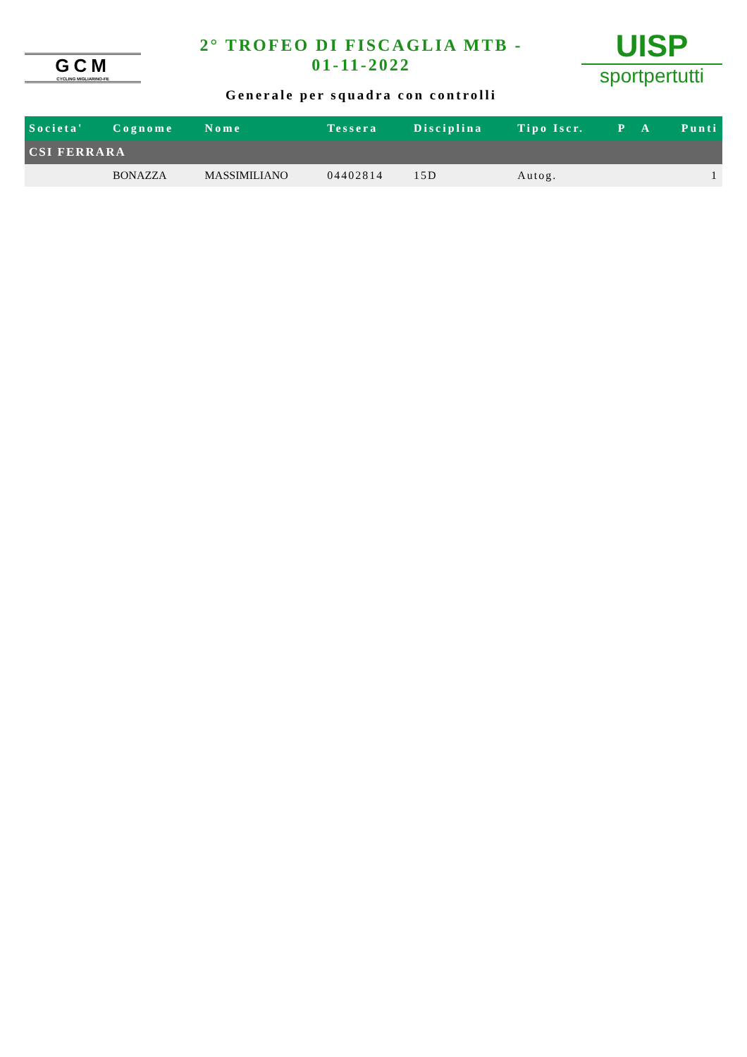GCM
CYCLING MIGLIARINO-FE
2° TROFEO DI FISCAGLIA MTB -
01-11-2022
Generale per squadra con controlli
UISP
sportpertutti
| Societa' | Cognome | Nome | Tessera | Disciplina | Tipo Iscr. | P | A | Punti |
| --- | --- | --- | --- | --- | --- | --- | --- | --- |
| CSI FERRARA | | | | | | | | |
| | BONAZZA | MASSIMILIANO | 04402814 | 15D | Autog. | | | 1 |